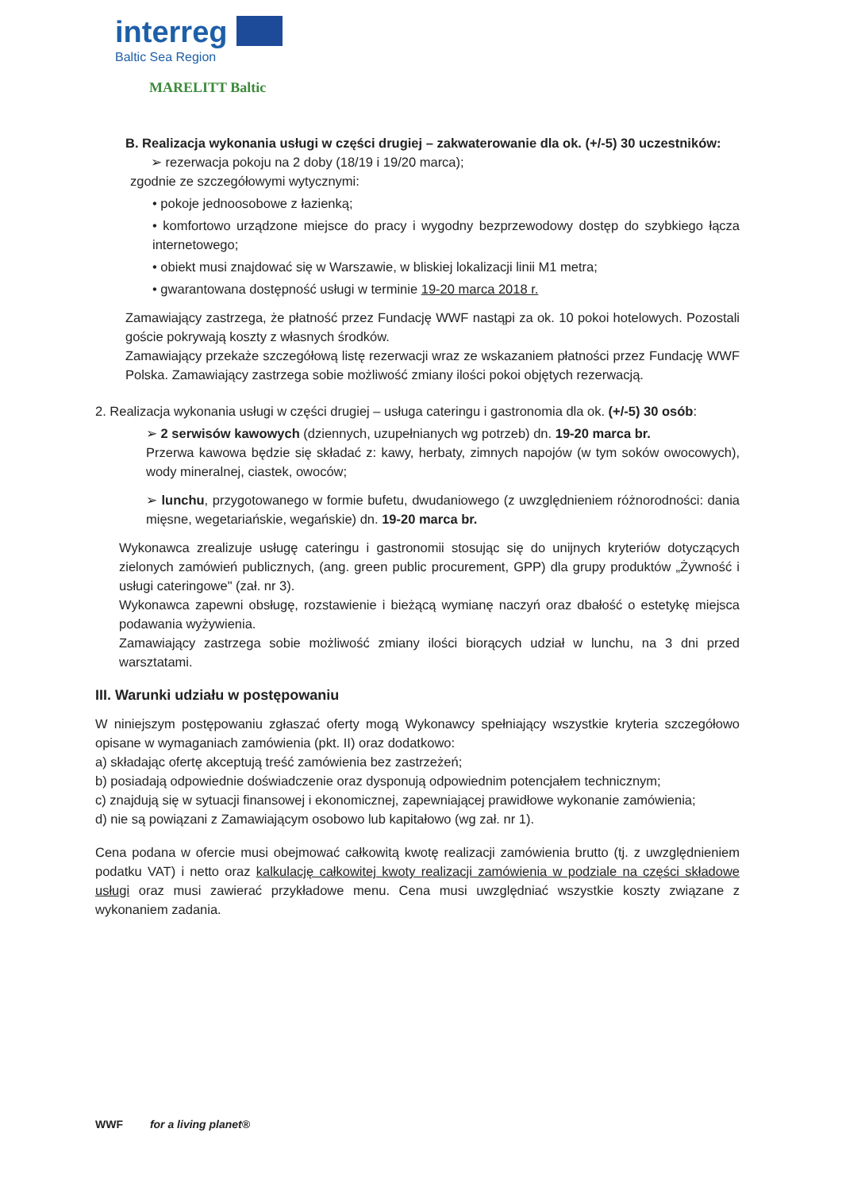interreg
Baltic Sea Region
MARELITT Baltic
B. Realizacja wykonania usługi w części drugiej – zakwaterowanie dla ok. (+/-5) 30 uczestników:
➢ rezerwacja pokoju na 2 doby (18/19 i 19/20 marca);
zgodnie ze szczegółowymi wytycznymi:
• pokoje jednoosobowe z łazienką;
• komfortowo urządzone miejsce do pracy i wygodny bezprzewodowy dostęp do szybkiego łącza internetowego;
• obiekt musi znajdować się w Warszawie, w bliskiej lokalizacji linii M1 metra;
• gwarantowana dostępność usługi w terminie 19-20 marca 2018 r.
Zamawiający zastrzega, że płatność przez Fundację WWF nastąpi za ok. 10 pokoi hotelowych. Pozostali goście pokrywają koszty z własnych środków.
Zamawiający przekaże szczegółową listę rezerwacji wraz ze wskazaniem płatności przez Fundację WWF Polska. Zamawiający zastrzega sobie możliwość zmiany ilości pokoi objętych rezerwacją.
2. Realizacja wykonania usługi w części drugiej – usługa cateringu i gastronomia dla ok. (+/-5) 30 osób:
➢ 2 serwisów kawowych (dziennych, uzupełnianych wg potrzeb) dn. 19-20 marca br.
Przerwa kawowa będzie się składać z: kawy, herbaty, zimnych napojów (w tym soków owocowych), wody mineralnej, ciastek, owoców;
➢ lunchu, przygotowanego w formie bufetu, dwudaniowego (z uwzględnieniem różnorodności: dania mięsne, wegetariańskie, wegańskie) dn. 19-20 marca br.
Wykonawca zrealizuje usługę cateringu i gastronomii stosując się do unijnych kryteriów dotyczących zielonych zamówień publicznych, (ang. green public procurement, GPP) dla grupy produktów „Żywność i usługi cateringowe" (zał. nr 3).
Wykonawca zapewni obsługę, rozstawienie i bieżącą wymianę naczyń oraz dbałość o estetykę miejsca podawania wyżywienia.
Zamawiający zastrzega sobie możliwość zmiany ilości biorących udział w lunchu, na 3 dni przed warsztatami.
III. Warunki udziału w postępowaniu
W niniejszym postępowaniu zgłaszać oferty mogą Wykonawcy spełniający wszystkie kryteria szczegółowo opisane w wymaganiach zamówienia (pkt. II) oraz dodatkowo:
a) składając ofertę akceptują treść zamówienia bez zastrzeżeń;
b) posiadają odpowiednie doświadczenie oraz dysponują odpowiednim potencjałem technicznym;
c) znajdują się w sytuacji finansowej i ekonomicznej, zapewniającej prawidłowe wykonanie zamówienia;
d) nie są powiązani z Zamawiającym osobowo lub kapitałowo (wg zał. nr 1).
Cena podana w ofercie musi obejmować całkowitą kwotę realizacji zamówienia brutto (tj. z uwzględnieniem podatku VAT) i netto oraz kalkulację całkowitej kwoty realizacji zamówienia w podziale na części składowe usługi oraz musi zawierać przykładowe menu. Cena musi uwzględniać wszystkie koszty związane z wykonaniem zadania.
WWF for a living planet®